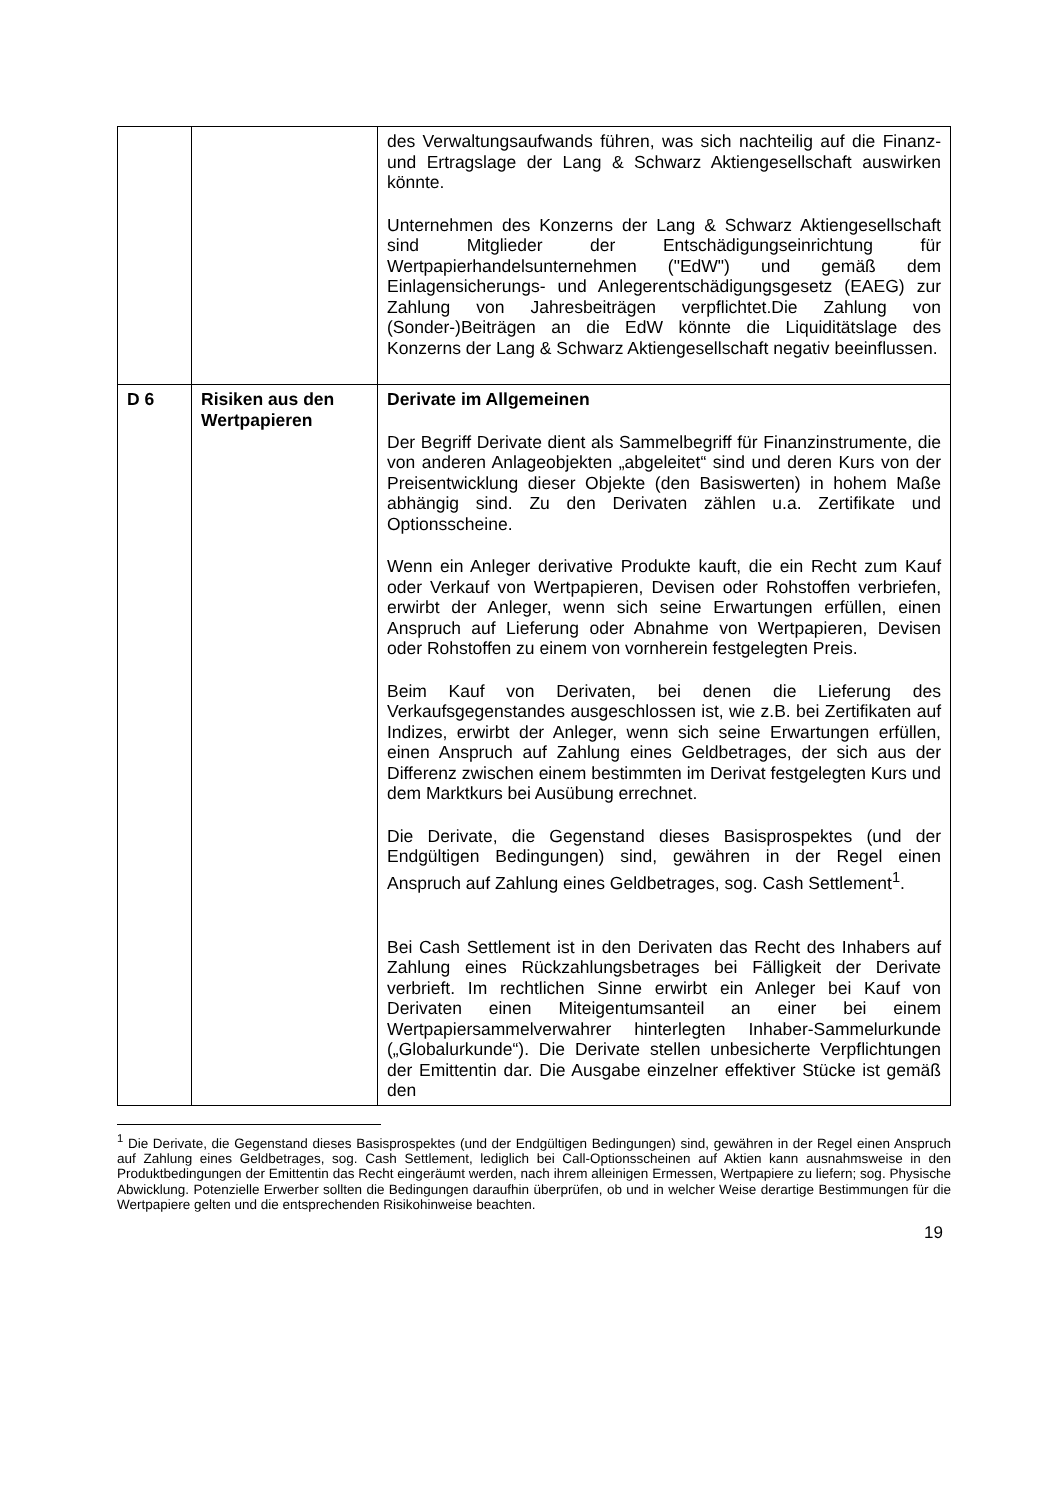| | | des Verwaltungsaufwands führen, was sich nachteilig auf die Finanz- und Ertragslage der Lang & Schwarz Aktiengesellschaft auswirken könnte. Unternehmen des Konzerns der Lang & Schwarz Aktiengesellschaft sind Mitglieder der Entschädigungseinrichtung für Wertpapierhandelsunternehmen ("EdW") und gemäß dem Einlagensicherungs- und Anlegerentschädigungsgesetz (EAEG) zur Zahlung von Jahresbeiträgen verpflichtet.Die Zahlung von (Sonder-)Beiträgen an die EdW könnte die Liquiditätslage des Konzerns der Lang & Schwarz Aktiengesellschaft negativ beeinflussen. |
| D 6 | Risiken aus den Wertpapieren | Derivate im Allgemeinen Der Begriff Derivate dient als Sammelbegriff für Finanzinstrumente, die von anderen Anlageobjekten „abgeleitet“ sind und deren Kurs von der Preisentwicklung dieser Objekte (den Basiswerten) in hohem Maße abhängig sind. Zu den Derivaten zählen u.a. Zertifikate und Optionsscheine. Wenn ein Anleger derivative Produkte kauft, die ein Recht zum Kauf oder Verkauf von Wertpapieren, Devisen oder Rohstoffen verbriefen, erwirbt der Anleger, wenn sich seine Erwartungen erfüllen, einen Anspruch auf Lieferung oder Abnahme von Wertpapieren, Devisen oder Rohstoffen zu einem von vornherein festgelegten Preis. Beim Kauf von Derivaten, bei denen die Lieferung des Verkaufsgegenstandes ausgeschlossen ist, wie z.B. bei Zertifikaten auf Indizes, erwirbt der Anleger, wenn sich seine Erwartungen erfüllen, einen Anspruch auf Zahlung eines Geldbetrages, der sich aus der Differenz zwischen einem bestimmten im Derivat festgelegten Kurs und dem Marktkurs bei Ausübung errechnet. Die Derivate, die Gegenstand dieses Basisprospektes (und der Endgültigen Bedingungen) sind, gewähren in der Regel einen Anspruch auf Zahlung eines Geldbetrages, sog. Cash Settlement<sup>1</sup>. Bei Cash Settlement ist in den Derivaten das Recht des Inhabers auf Zahlung eines Rückzahlungsbetrages bei Fälligkeit der Derivate verbrieft. Im rechtlichen Sinne erwirbt ein Anleger bei Kauf von Derivaten einen Miteigentumsanteil an einer bei einem Wertpapiersammelverwahrer hinterlegten Inhaber-Sammelurkunde („Globalurkunde“). Die Derivate stellen unbesicherte Verpflichtungen der Emittentin dar. Die Ausgabe einzelner effektiver Stücke ist gemäß den |
<sup>1</sup> Die Derivate, die Gegenstand dieses Basisprospektes (und der Endgültigen Bedingungen) sind, gewähren in der Regel einen Anspruch auf Zahlung eines Geldbetrages, sog. Cash Settlement, lediglich bei Call-Optionsscheinen auf Aktien kann ausnahmsweise in den Produktbedingungen der Emittentin das Recht eingeräumt werden, nach ihrem alleinigen Ermessen, Wertpapiere zu liefern; sog. Physische Abwicklung. Potenzielle Erwerber sollten die Bedingungen daraufhin überprüfen, ob und in welcher Weise derartige Bestimmungen für die Wertpapiere gelten und die entsprechenden Risikohinweise beachten.
19